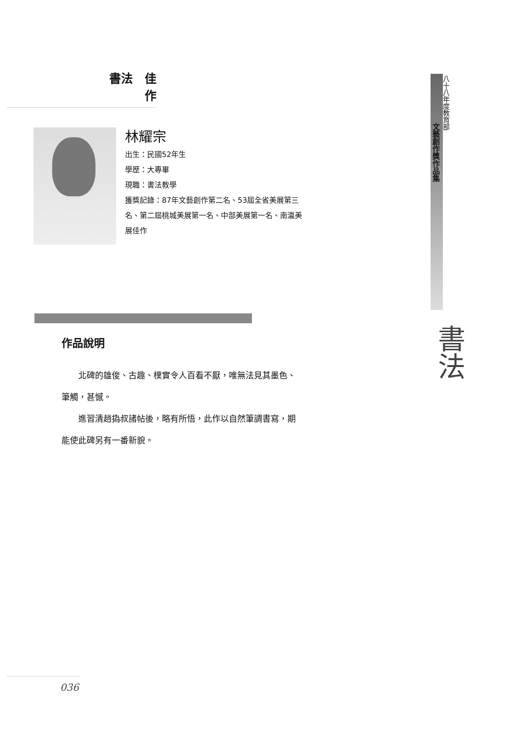書法　佳作
林耀宗
出生：民國52年生
學歷：大專畢
現職：書法教學
獲獎記錄：87年文藝創作第二名、53屆全省美展第三名、第二屆桃城美展第一名、中部美展第一名、南瀛美展佳作
作品說明
北碑的雄俊、古趣、樸實令人百看不厭，唯無法見其墨色、筆觸，甚憾。
進習清趙撝叔諸帖後，略有所悟，此作以自然筆調書寫，期能使此碑另有一番新貌。
八十八年度教育部
文藝創作獎作品集
書法
036